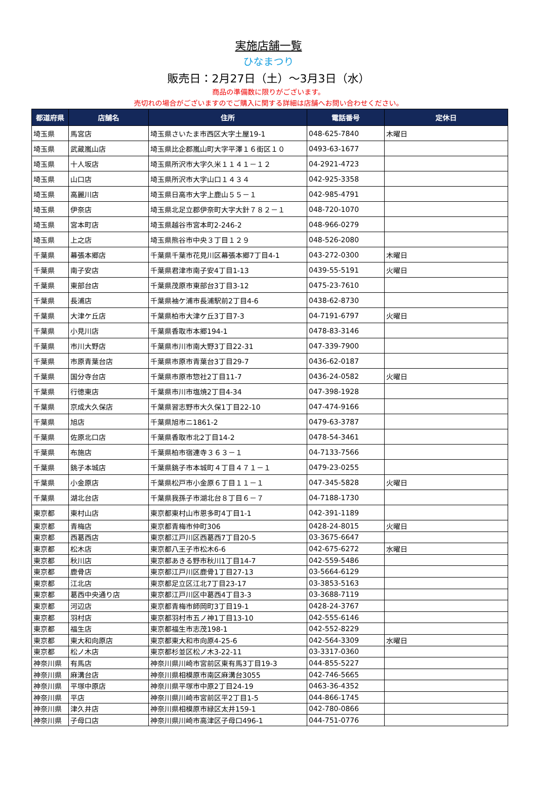実施店舗一覧
ひなまつり
販売日：2月27日（土）～3月3日（水）
商品の準備数に限りがございます。
売切れの場合がございますのでご購入に関する詳細は店舗へお問い合わせください。
| 都道府県 | 店舗名 | 住所 | 電話番号 | 定休日 |
| --- | --- | --- | --- | --- |
| 埼玉県 | 馬宮店 | 埼玉県さいたま市西区大字土屋19-1 | 048-625-7840 | 木曜日 |
| 埼玉県 | 武蔵嵐山店 | 埼玉県比企郡嵐山町大字平澤１６街区１０ | 0493-63-1677 | |
| 埼玉県 | 十人坂店 | 埼玉県所沢市大字久米１１４１－１２ | 04-2921-4723 | |
| 埼玉県 | 山口店 | 埼玉県所沢市大字山口１４３４ | 042-925-3358 | |
| 埼玉県 | 高麗川店 | 埼玉県日高市大字上鹿山５５－１ | 042-985-4791 | |
| 埼玉県 | 伊奈店 | 埼玉県北足立郡伊奈町大字大針７８２－１ | 048-720-1070 | |
| 埼玉県 | 宮本町店 | 埼玉県越谷市宮本町2-246-2 | 048-966-0279 | |
| 埼玉県 | 上之店 | 埼玉県熊谷市中央３丁目１２９ | 048-526-2080 | |
| 千葉県 | 幕張本郷店 | 千葉県千葉市花見川区幕張本郷7丁目4-1 | 043-272-0300 | 木曜日 |
| 千葉県 | 南子安店 | 千葉県君津市南子安4丁目1-13 | 0439-55-5191 | 火曜日 |
| 千葉県 | 東部台店 | 千葉県茂原市東部台3丁目3-12 | 0475-23-7610 | |
| 千葉県 | 長浦店 | 千葉県袖ケ浦市長浦駅前2丁目4-6 | 0438-62-8730 | |
| 千葉県 | 大津ケ丘店 | 千葉県柏市大津ケ丘3丁目7-3 | 04-7191-6797 | 火曜日 |
| 千葉県 | 小見川店 | 千葉県香取市本郷194-1 | 0478-83-3146 | |
| 千葉県 | 市川大野店 | 千葉県市川市南大野3丁目22-31 | 047-339-7900 | |
| 千葉県 | 市原青葉台店 | 千葉県市原市青葉台3丁目29-7 | 0436-62-0187 | |
| 千葉県 | 国分寺台店 | 千葉県市原市惣社2丁目11-7 | 0436-24-0582 | 火曜日 |
| 千葉県 | 行徳東店 | 千葉県市川市塩焼2丁目4-34 | 047-398-1928 | |
| 千葉県 | 京成大久保店 | 千葉県習志野市大久保1丁目22-10 | 047-474-9166 | |
| 千葉県 | 旭店 | 千葉県旭市ニ1861-2 | 0479-63-3787 | |
| 千葉県 | 佐原北口店 | 千葉県香取市北2丁目14-2 | 0478-54-3461 | |
| 千葉県 | 布施店 | 千葉県柏市宿連寺３６３－１ | 04-7133-7566 | |
| 千葉県 | 銚子本城店 | 千葉県銚子市本城町４丁目４７１－１ | 0479-23-0255 | |
| 千葉県 | 小金原店 | 千葉県松戸市小金原６丁目１１－１ | 047-345-5828 | 火曜日 |
| 千葉県 | 湖北台店 | 千葉県我孫子市湖北台８丁目６－７ | 04-7188-1730 | |
| 東京都 | 東村山店 | 東京都東村山市恩多町4丁目1-1 | 042-391-1189 | |
| 東京都 | 青梅店 | 東京都青梅市仲町306 | 0428-24-8015 | 火曜日 |
| 東京都 | 西葛西店 | 東京都江戸川区西葛西7丁目20-5 | 03-3675-6647 | |
| 東京都 | 松木店 | 東京都八王子市松木6-6 | 042-675-6272 | 水曜日 |
| 東京都 | 秋川店 | 東京都あきる野市秋川1丁目14-7 | 042-559-5486 | |
| 東京都 | 鹿骨店 | 東京都江戸川区鹿骨1丁目27-13 | 03-5664-6129 | |
| 東京都 | 江北店 | 東京都足立区江北7丁目23-17 | 03-3853-5163 | |
| 東京都 | 葛西中央通り店 | 東京都江戸川区中葛西4丁目3-3 | 03-3688-7119 | |
| 東京都 | 河辺店 | 東京都青梅市師岡町3丁目19-1 | 0428-24-3767 | |
| 東京都 | 羽村店 | 東京都羽村市五ノ神1丁目13-10 | 042-555-6146 | |
| 東京都 | 福生店 | 東京都福生市志茂198-1 | 042-552-8229 | |
| 東京都 | 東大和向原店 | 東京都東大和市向原4-25-6 | 042-564-3309 | 水曜日 |
| 東京都 | 松ノ木店 | 東京都杉並区松ノ木3-22-11 | 03-3317-0360 | |
| 神奈川県 | 有馬店 | 神奈川県川崎市宮前区東有馬3丁目19-3 | 044-855-5227 | |
| 神奈川県 | 麻溝台店 | 神奈川県相模原市南区麻溝台3055 | 042-746-5665 | |
| 神奈川県 | 平塚中原店 | 神奈川県平塚市中原2丁目24-19 | 0463-36-4352 | |
| 神奈川県 | 平店 | 神奈川県川崎市宮前区平2丁目1-5 | 044-866-1745 | |
| 神奈川県 | 津久井店 | 神奈川県相模原市緑区太井159-1 | 042-780-0866 | |
| 神奈川県 | 子母口店 | 神奈川県川崎市高津区子母口496-1 | 044-751-0776 | |